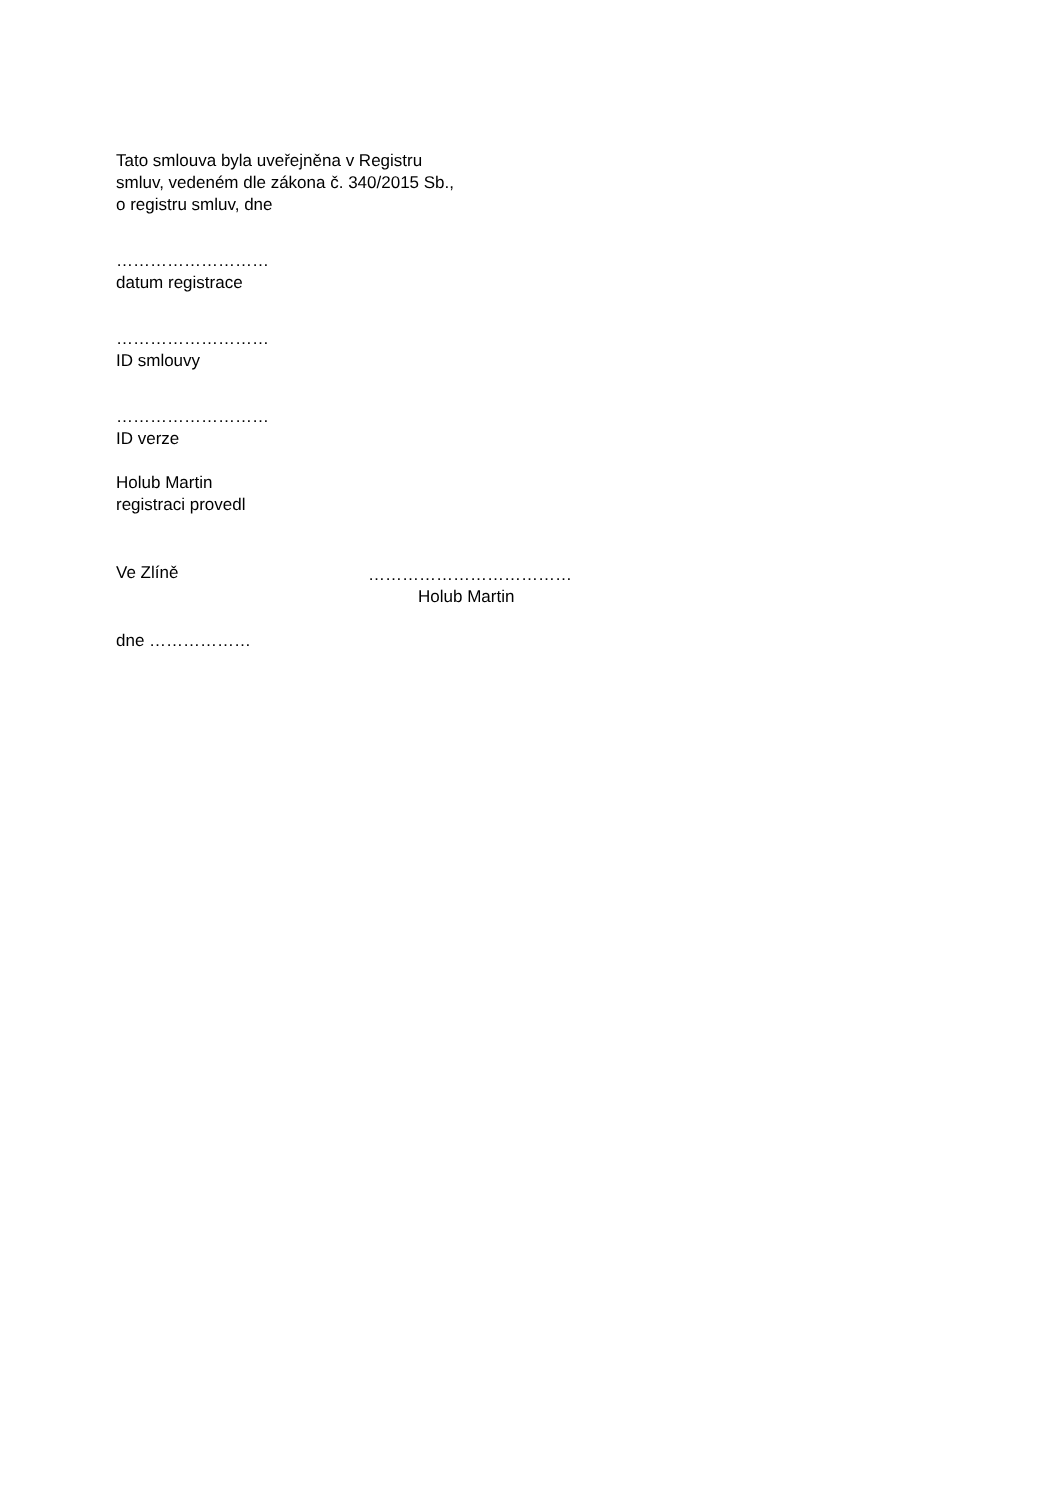Tato smlouva byla uveřejněna v Registru
smluv, vedeném dle zákona č. 340/2015 Sb.,
o registru smluv, dne
………………………
datum registrace
………………………
ID smlouvy
………………………
ID verze
Holub Martin
registraci provedl
Ve Zlíně ………………………………
Holub Martin
dne ………………